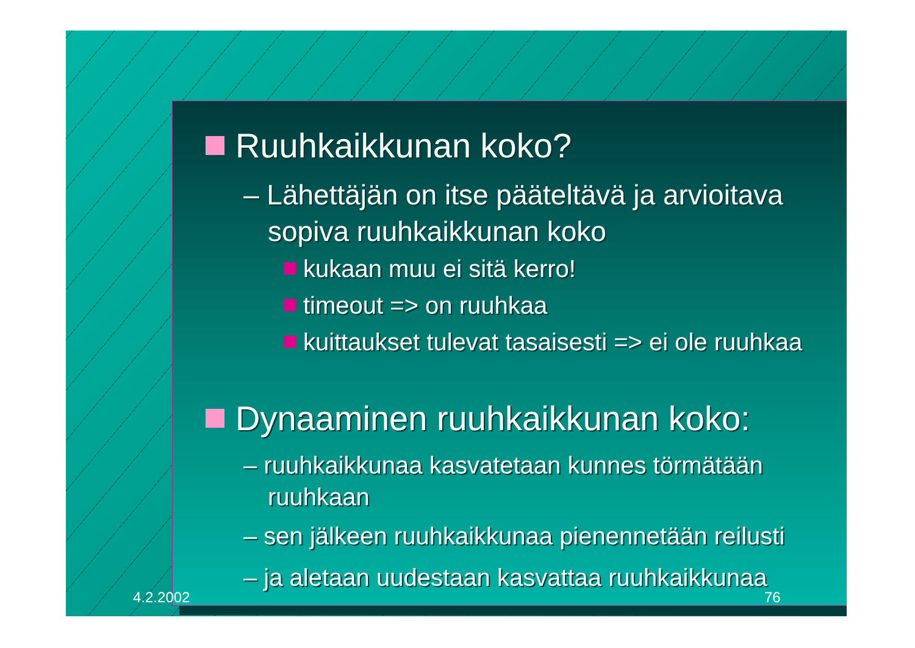Ruuhkaikkunan koko?
– Lähettäjän on itse pääteltävä ja arvioitava sopiva ruuhkaikkunan koko
kukaan muu ei sitä kerro!
timeout => on ruuhkaa
kuittaukset tulevat tasaisesti => ei ole ruuhkaa
Dynaaminen ruuhkaikkunan koko:
– ruuhkaikkunaa kasvatetaan kunnes törmätään ruuhkaan
– sen jälkeen ruuhkaikkunaa pienennetään reilusti
– ja aletaan uudestaan kasvattaa ruuhkaikkunaa
4.2.2002 76